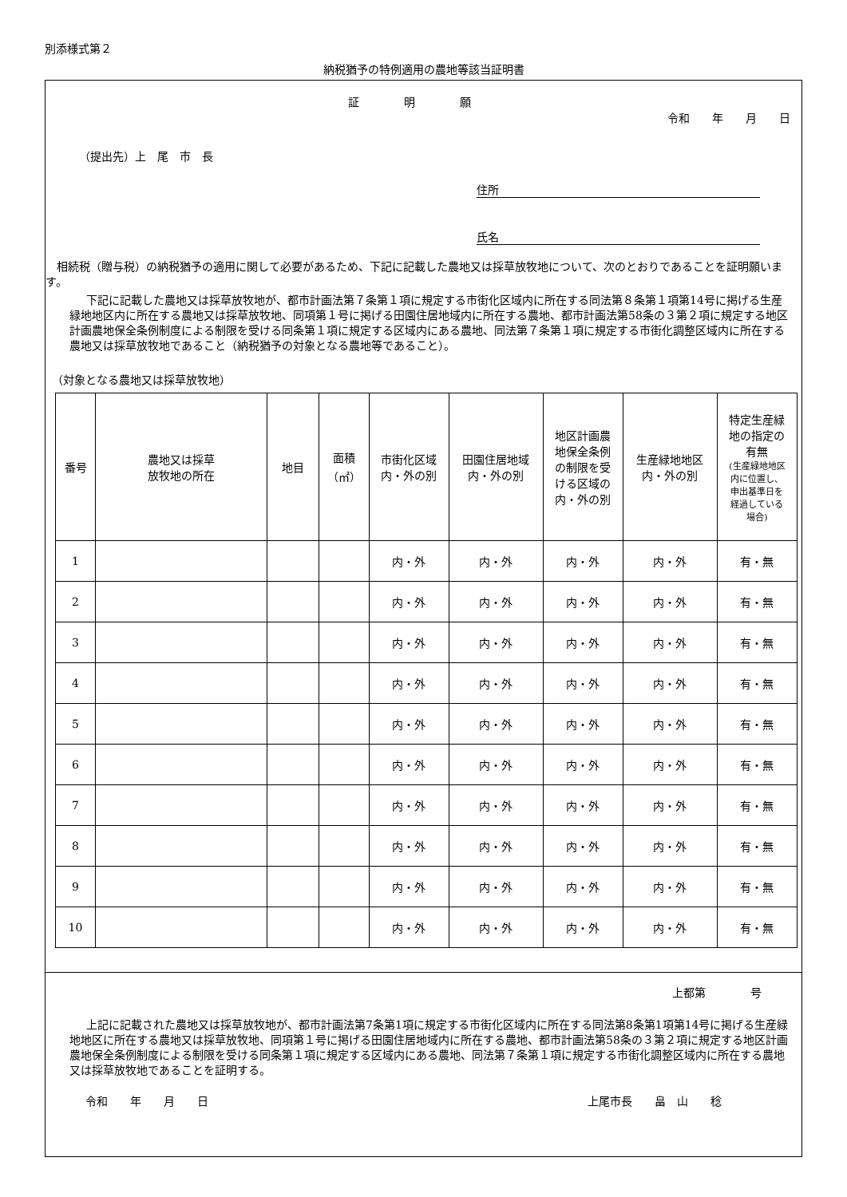別添様式第２
納税猶予の特例適用の農地等該当証明書
証　明　願
令和　　年　　月　　日
（提出先）上　尾　市　長
住所
氏名
相続税（贈与税）の納税猶予の適用に関して必要があるため、下記に記載した農地又は採草放牧地について、次のとおりであることを証明願います。
下記に記載した農地又は採草放牧地が、都市計画法第７条第１項に規定する市街化区域内に所在する同法第８条第１項第14号に掲げる生産緑地地区内に所在する農地又は採草放牧地、同項第１号に掲げる田園住居地域内に所在する農地、都市計画法第58条の３第２項に規定する地区計画農地保全条例制度による制限を受ける同条第１項に規定する区域内にある農地、同法第７条第１項に規定する市街化調整区域内に所在する農地又は採草放牧地であること（納税猶予の対象となる農地等であること）。
（対象となる農地又は採草放牧地）
| 番号 | 農地又は採草 放牧地の所在 | 地目 | 面積 （㎡） | 市街化区域 内・外の別 | 田園住居地域 内・外の別 | 地区計画農 地保全条例 の制限を受 ける区域の 内・外の別 | 生産緑地地区 内・外の別 | 特定生産緑 地の指定の 有無 (生産緑地地区 内に位置し、 申出基準日を 経過している 場合) |
| --- | --- | --- | --- | --- | --- | --- | --- | --- |
| 1 | | | | 内・外 | 内・外 | 内・外 | 内・外 | 有・無 |
| 2 | | | | 内・外 | 内・外 | 内・外 | 内・外 | 有・無 |
| 3 | | | | 内・外 | 内・外 | 内・外 | 内・外 | 有・無 |
| 4 | | | | 内・外 | 内・外 | 内・外 | 内・外 | 有・無 |
| 5 | | | | 内・外 | 内・外 | 内・外 | 内・外 | 有・無 |
| 6 | | | | 内・外 | 内・外 | 内・外 | 内・外 | 有・無 |
| 7 | | | | 内・外 | 内・外 | 内・外 | 内・外 | 有・無 |
| 8 | | | | 内・外 | 内・外 | 内・外 | 内・外 | 有・無 |
| 9 | | | | 内・外 | 内・外 | 内・外 | 内・外 | 有・無 |
| 10 | | | | 内・外 | 内・外 | 内・外 | 内・外 | 有・無 |
上都第　　　　号
上記に記載された農地又は採草放牧地が、都市計画法第7条第1項に規定する市街化区域内に所在する同法第8条第1項第14号に掲げる生産緑地地区に所在する農地又は採草放牧地、同項第１号に掲げる田園住居地域内に所在する農地、都市計画法第58条の３第２項に規定する地区計画農地保全条例制度による制限を受ける同条第１項に規定する区域内にある農地、同法第７条第１項に規定する市街化調整区域内に所在する農地又は採草放牧地であることを証明する。
令和　　年　　月　　日 上尾市長　　畠　山　　稔